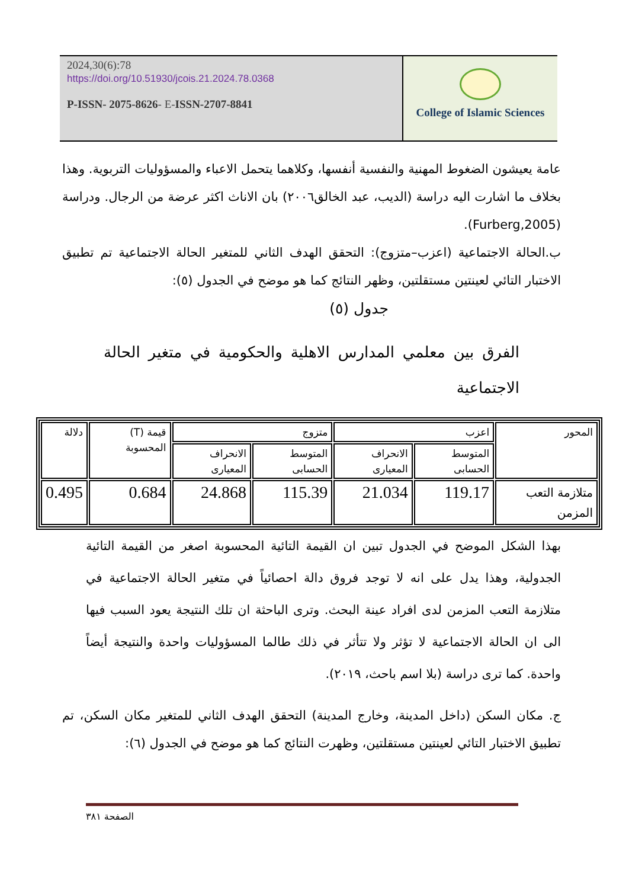2024,30(6):78
https://doi.org/10.51930/jcois.21.2024.78.0368
P-ISSN- 2075-8626- E-ISSN-2707-8841
College of Islamic Sciences
عامة يعيشون الضغوط المهنية والنفسية أنفسها، وكلاهما يتحمل الاعباء والمسؤوليات التربوية. وهذا بخلاف ما اشارت اليه دراسة (الديب، عبد الخالق٢٠٠٦) بان الاناث اكثر عرضة من الرجال. ودراسة (Furberg,2005).
ب.الحالة الاجتماعية (اعزب–متزوج): التحقق الهدف الثاني للمتغير الحالة الاجتماعية تم تطبيق الاختبار التائي لعينتين مستقلتين، وظهر النتائج كما هو موضح في الجدول (٥):
جدول (٥)
الفرق بين معلمي المدارس الاهلية والحكومية في متغير الحالة الاجتماعية
| المحور | اعزب | | متزوج | | قيمة (T) المحسوبة | دلالة |
| --- | --- | --- | --- | --- | --- | --- |
| | المتوسط الحسابى | الانحراف المعيارى | المتوسط الحسابى | الانحراف المعيارى | | |
| متلازمة التعب المزمن | 119.17 | 21.034 | 115.39 | 24.868 | 0.684 | 0.495 |
بهذا الشكل الموضح في الجدول تبين ان القيمة التائية المحسوبة اصغر من القيمة التائية الجدولية، وهذا يدل على انه لا توجد فروق دالة احصائياً في متغير الحالة الاجتماعية في متلازمة التعب المزمن لدى افراد عينة البحث. وترى الباحثة ان تلك النتيجة يعود السبب فيها الى ان الحالة الاجتماعية لا تؤثر ولا تتأثر في ذلك طالما المسؤوليات واحدة والنتيجة أيضاً واحدة. كما ترى دراسة (بلا اسم باحث، ٢٠١٩).
ج. مكان السكن (داخل المدينة، وخارج المدينة) التحقق الهدف الثاني للمتغير مكان السكن، تم تطبيق الاختبار التائي لعينتين مستقلتين، وظهرت النتائج كما هو موضح في الجدول (٦):
الصفحة ٣٨١